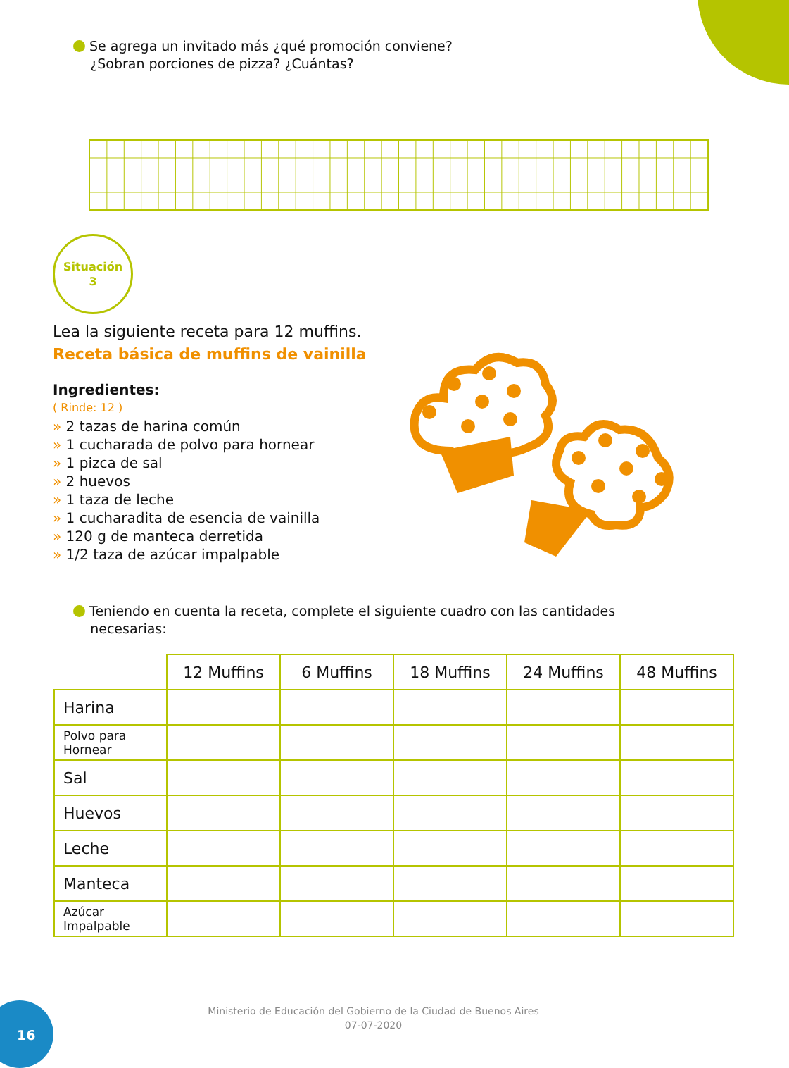Se agrega un invitado más ¿qué promoción conviene?
¿Sobran porciones de pizza? ¿Cuántas?
Situación
3
Lea la siguiente receta para 12 muffins.
Receta básica de muffins de vainilla
Ingredientes:
( Rinde: 12 )
» 2 tazas de harina común
» 1 cucharada de polvo para hornear
» 1 pizca de sal
» 2 huevos
» 1 taza de leche
» 1 cucharadita de esencia de vainilla
» 120 g de manteca derretida
» 1/2 taza de azúcar impalpable
Teniendo en cuenta la receta, complete el siguiente cuadro con las cantidades
necesarias:
| | 12 Muffins | 6 Muffins | 18 Muffins | 24 Muffins | 48 Muffins |
| --- | --- | --- | --- | --- | --- |
| Harina | | | | | |
| Polvo para Hornear | | | | | |
| Sal | | | | | |
| Huevos | | | | | |
| Leche | | | | | |
| Manteca | | | | | |
| Azúcar Impalpable | | | | | |
16
Ministerio de Educación del Gobierno de la Ciudad de Buenos Aires
07-07-2020